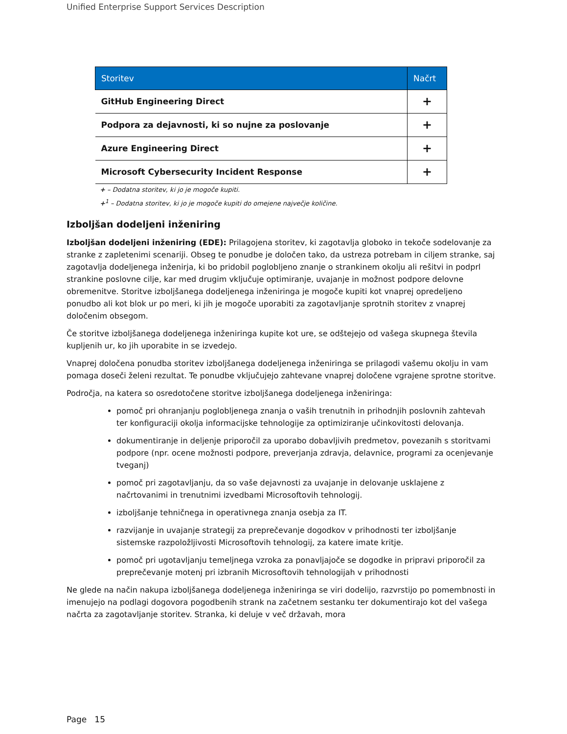Unified Enterprise Support Services Description
| Storitev | Načrt |
| --- | --- |
| GitHub Engineering Direct | + |
| Podpora za dejavnosti, ki so nujne za poslovanje | + |
| Azure Engineering Direct | + |
| Microsoft Cybersecurity Incident Response | + |
+ – Dodatna storitev, ki jo je mogoče kupiti.
+<sup>1</sup> – Dodatna storitev, ki jo je mogoče kupiti do omejene največje količine.
Izboljšan dodeljeni inženiring
Izboljšan dodeljeni inženiring (EDE): Prilagojena storitev, ki zagotavlja globoko in tekoče sodelovanje za stranke z zapletenimi scenariji. Obseg te ponudbe je določen tako, da ustreza potrebam in ciljem stranke, saj zagotavlja dodeljenega inženirja, ki bo pridobil poglobljeno znanje o strankinem okolju ali rešitvi in podprl strankine poslovne cilje, kar med drugim vključuje optimiranje, uvajanje in možnost podpore delovne obremenitve. Storitve izboljšanega dodeljenega inženiringa je mogoče kupiti kot vnaprej opredeljeno ponudbo ali kot blok ur po meri, ki jih je mogoče uporabiti za zagotavljanje sprotnih storitev z vnaprej določenim obsegom.
Če storitve izboljšanega dodeljenega inženiringa kupite kot ure, se odštejejo od vašega skupnega števila kupljenih ur, ko jih uporabite in se izvedejo.
Vnaprej določena ponudba storitev izboljšanega dodeljenega inženiringa se prilagodi vašemu okolju in vam pomaga doseči želeni rezultat. Te ponudbe vključujejo zahtevane vnaprej določene vgrajene sprotne storitve.
Področja, na katera so osredotočene storitve izboljšanega dodeljenega inženiringa:
pomoč pri ohranjanju poglobljenega znanja o vaših trenutnih in prihodnjih poslovnih zahtevah ter konfiguraciji okolja informacijske tehnologije za optimiziranje učinkovitosti delovanja.
dokumentiranje in deljenje priporočil za uporabo dobavljivih predmetov, povezanih s storitvami podpore (npr. ocene možnosti podpore, preverjanja zdravja, delavnice, programi za ocenjevanje tveganj)
pomoč pri zagotavljanju, da so vaše dejavnosti za uvajanje in delovanje usklajene z načrtovanimi in trenutnimi izvedbami Microsoftovih tehnologij.
izboljšanje tehničnega in operativnega znanja osebja za IT.
razvijanje in uvajanje strategij za preprečevanje dogodkov v prihodnosti ter izboljšanje sistemske razpoložljivosti Microsoftovih tehnologij, za katere imate kritje.
pomoč pri ugotavljanju temeljnega vzroka za ponavljajoče se dogodke in pripravi priporočil za preprečevanje motenj pri izbranih Microsoftovih tehnologijah v prihodnosti
Ne glede na način nakupa izboljšanega dodeljenega inženiringa se viri dodelijo, razvrstijo po pomembnosti in imenujejo na podlagi dogovora pogodbenih strank na začetnem sestanku ter dokumentirajo kot del vašega načrta za zagotavljanje storitev. Stranka, ki deluje v več državah, mora
Page 15